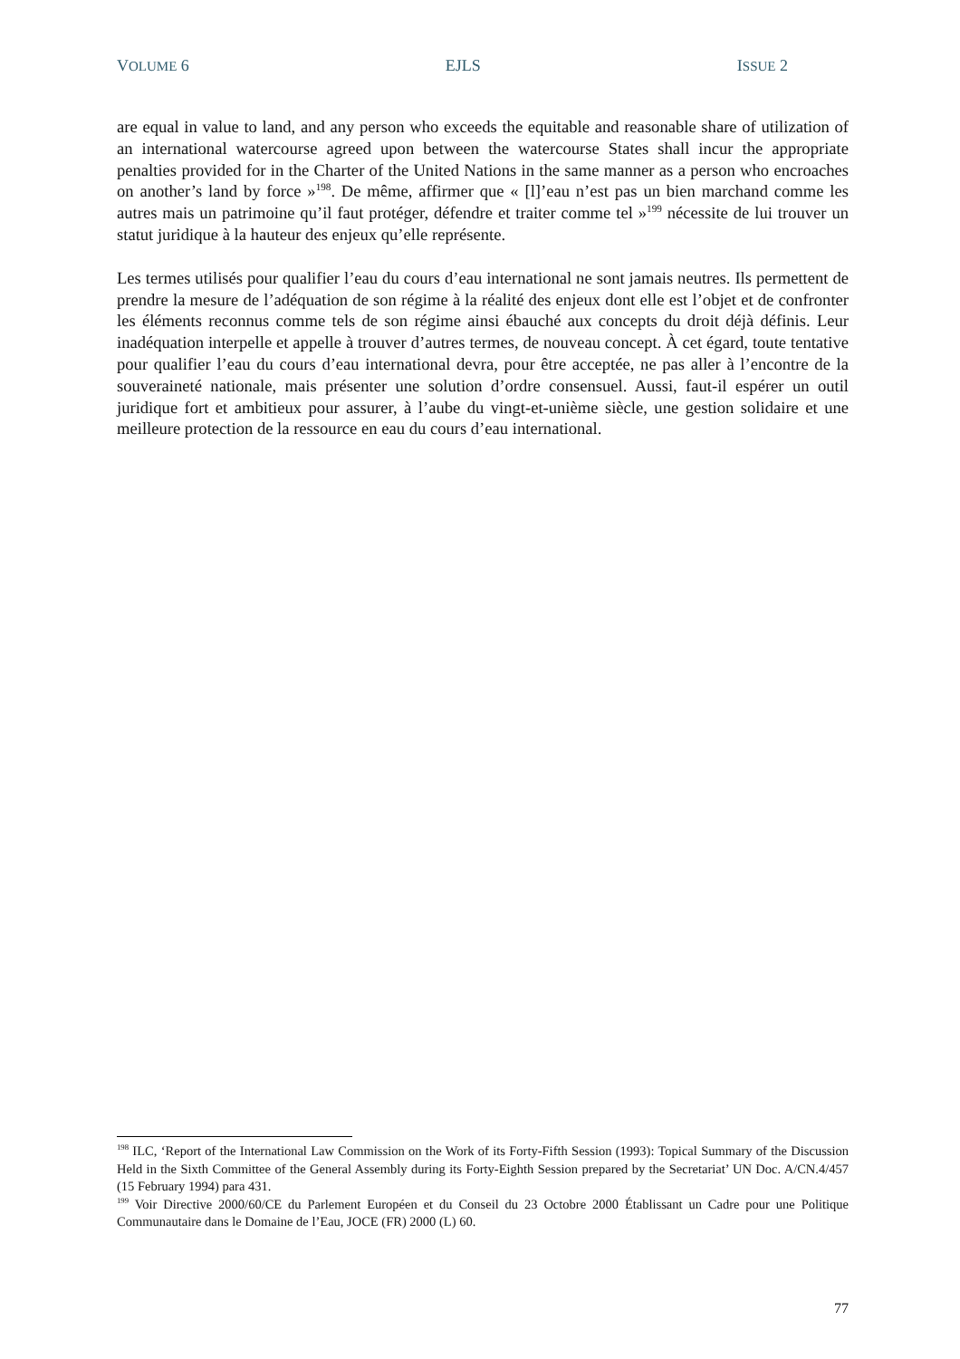VOLUME 6 EJLS ISSUE 2
are equal in value to land, and any person who exceeds the equitable and reasonable share of utilization of an international watercourse agreed upon between the watercourse States shall incur the appropriate penalties provided for in the Charter of the United Nations in the same manner as a person who encroaches on another’s land by force »<sup>198</sup>. De même, affirmer que « [l]’eau n’est pas un bien marchand comme les autres mais un patrimoine qu’il faut protéger, défendre et traiter comme tel »<sup>199</sup> nécessite de lui trouver un statut juridique à la hauteur des enjeux qu’elle représente.
Les termes utilisés pour qualifier l’eau du cours d’eau international ne sont jamais neutres. Ils permettent de prendre la mesure de l’adéquation de son régime à la réalité des enjeux dont elle est l’objet et de confronter les éléments reconnus comme tels de son régime ainsi ébauché aux concepts du droit déjà définis. Leur inadéquation interpelle et appelle à trouver d’autres termes, de nouveau concept. À cet égard, toute tentative pour qualifier l’eau du cours d’eau international devra, pour être acceptée, ne pas aller à l’encontre de la souveraineté nationale, mais présenter une solution d’ordre consensuel. Aussi, faut-il espérer un outil juridique fort et ambitieux pour assurer, à l’aube du vingt-et-unième siècle, une gestion solidaire et une meilleure protection de la ressource en eau du cours d’eau international.
<sup>198</sup> ILC, ‘Report of the International Law Commission on the Work of its Forty-Fifth Session (1993): Topical Summary of the Discussion Held in the Sixth Committee of the General Assembly during its Forty-Eighth Session prepared by the Secretariat’ UN Doc. A/CN.4/457 (15 February 1994) para 431.
<sup>199</sup> Voir Directive 2000/60/CE du Parlement Européen et du Conseil du 23 Octobre 2000 Établissant un Cadre pour une Politique Communautaire dans le Domaine de l’Eau, JOCE (FR) 2000 (L) 60.
77